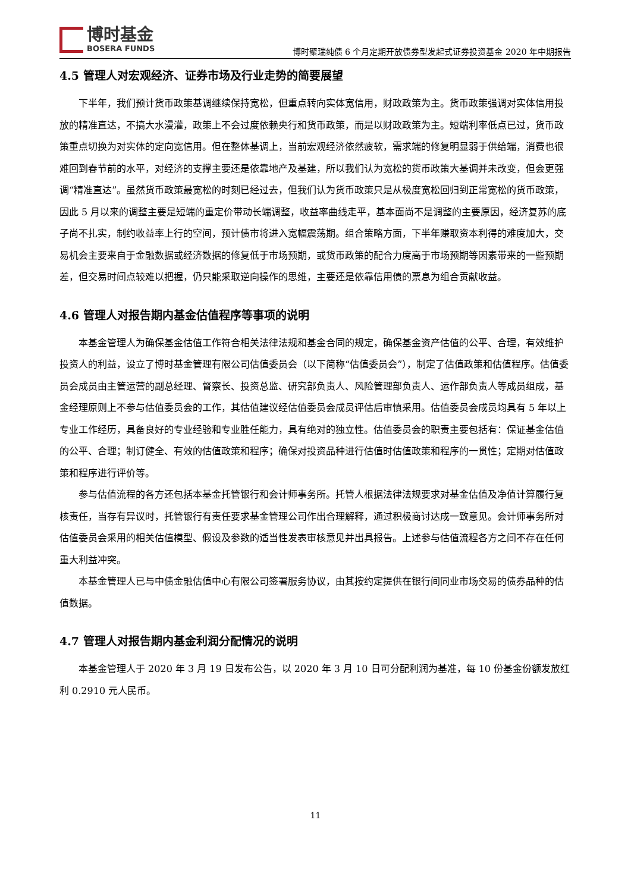博时基金
BOSERA FUNDS
博时聚瑞纯债 6 个月定期开放债券型发起式证券投资基金 2020 年中期报告
4.5 管理人对宏观经济、证券市场及行业走势的简要展望
下半年，我们预计货币政策基调继续保持宽松，但重点转向实体宽信用，财政政策为主。货币政策强调对实体信用投放的精准直达，不搞大水漫灌，政策上不会过度依赖央行和货币政策，而是以财政政策为主。短端利率低点已过，货币政策重点切换为对实体的定向宽信用。但在整体基调上，当前宏观经济依然疲软，需求端的修复明显弱于供给端，消费也很难回到春节前的水平，对经济的支撑主要还是依靠地产及基建，所以我们认为宽松的货币政策大基调并未改变，但会更强调“精准直达”。虽然货币政策最宽松的时刻已经过去，但我们认为货币政策只是从极度宽松回归到正常宽松的货币政策，因此 5 月以来的调整主要是短端的重定价带动长端调整，收益率曲线走平，基本面尚不是调整的主要原因，经济复苏的底子尚不扎实，制约收益率上行的空间，预计债市将进入宽幅震荡期。组合策略方面，下半年赚取资本利得的难度加大，交易机会主要来自于金融数据或经济数据的修复低于市场预期，或货币政策的配合力度高于市场预期等因素带来的一些预期差，但交易时间点较难以把握，仍只能采取逆向操作的思维，主要还是依靠信用债的票息为组合贡献收益。
4.6 管理人对报告期内基金估值程序等事项的说明
本基金管理人为确保基金估值工作符合相关法律法规和基金合同的规定，确保基金资产估值的公平、合理，有效维护投资人的利益，设立了博时基金管理有限公司估值委员会（以下简称“估值委员会”），制定了估值政策和估值程序。估值委员会成员由主管运营的副总经理、督察长、投资总监、研究部负责人、风险管理部负责人、运作部负责人等成员组成，基金经理原则上不参与估值委员会的工作，其估值建议经估值委员会成员评估后审慎采用。估值委员会成员均具有 5 年以上专业工作经历，具备良好的专业经验和专业胜任能力，具有绝对的独立性。估值委员会的职责主要包括有：保证基金估值的公平、合理；制订健全、有效的估值政策和程序；确保对投资品种进行估值时估值政策和程序的一贯性；定期对估值政策和程序进行评价等。
参与估值流程的各方还包括本基金托管银行和会计师事务所。托管人根据法律法规要求对基金估值及净值计算履行复核责任，当存有异议时，托管银行有责任要求基金管理公司作出合理解释，通过积极商讨达成一致意见。会计师事务所对估值委员会采用的相关估值模型、假设及参数的适当性发表审核意见并出具报告。上述参与估值流程各方之间不存在任何重大利益冲突。
本基金管理人已与中债金融估值中心有限公司签署服务协议，由其按约定提供在银行间同业市场交易的债券品种的估值数据。
4.7 管理人对报告期内基金利润分配情况的说明
本基金管理人于 2020 年 3 月 19 日发布公告，以 2020 年 3 月 10 日可分配利润为基准，每 10 份基金份额发放红利 0.2910 元人民币。
11